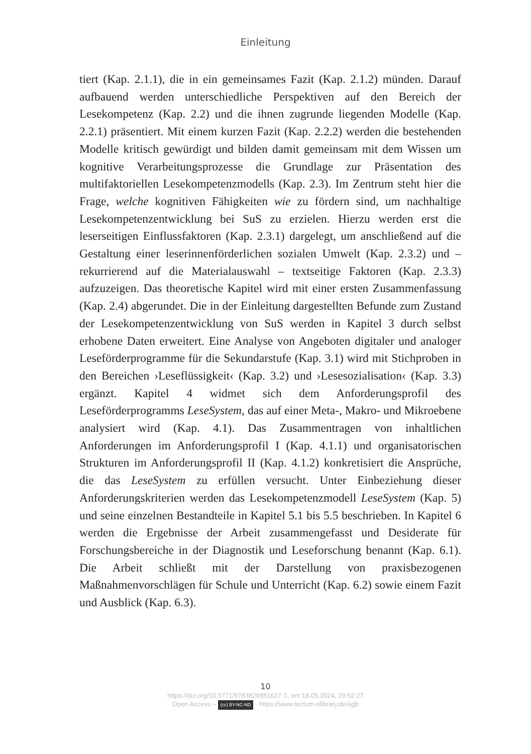Einleitung
tiert (Kap. 2.1.1), die in ein gemeinsames Fazit (Kap. 2.1.2) münden. Darauf aufbauend werden unterschiedliche Perspektiven auf den Bereich der Lesekompetenz (Kap. 2.2) und die ihnen zugrunde liegenden Modelle (Kap. 2.2.1) präsentiert. Mit einem kurzen Fazit (Kap. 2.2.2) werden die bestehenden Modelle kritisch gewürdigt und bilden damit gemeinsam mit dem Wissen um kognitive Verarbeitungsprozesse die Grundlage zur Präsentation des multifaktoriellen Lesekompetenzmodells (Kap. 2.3). Im Zentrum steht hier die Frage, welche kognitiven Fähigkeiten wie zu fördern sind, um nachhaltige Lesekompetenzentwicklung bei SuS zu erzielen. Hierzu werden erst die leserseitigen Einflussfaktoren (Kap. 2.3.1) dargelegt, um anschließend auf die Gestaltung einer leserinnenförderlichen sozialen Umwelt (Kap. 2.3.2) und – rekurrierend auf die Materialauswahl – textseitige Faktoren (Kap. 2.3.3) aufzuzeigen. Das theoretische Kapitel wird mit einer ersten Zusammenfassung (Kap. 2.4) abgerundet. Die in der Einleitung dargestellten Befunde zum Zustand der Lesekompetenzentwicklung von SuS werden in Kapitel 3 durch selbst erhobene Daten erweitert. Eine Analyse von Angeboten digitaler und analoger Leseförderprogramme für die Sekundarstufe (Kap. 3.1) wird mit Stichproben in den Bereichen ›Leseflüssigkeit‹ (Kap. 3.2) und ›Lesesozialisation‹ (Kap. 3.3) ergänzt. Kapitel 4 widmet sich dem Anforderungsprofil des Leseförderprogramms LeseSystem, das auf einer Meta-, Makro- und Mikroebene analysiert wird (Kap. 4.1). Das Zusammentragen von inhaltlichen Anforderungen im Anforderungsprofil I (Kap. 4.1.1) und organisatorischen Strukturen im Anforderungsprofil II (Kap. 4.1.2) konkretisiert die Ansprüche, die das LeseSystem zu erfüllen versucht. Unter Einbeziehung dieser Anforderungskriterien werden das Lesekompetenzmodell LeseSystem (Kap. 5) und seine einzelnen Bestandteile in Kapitel 5.1 bis 5.5 beschrieben. In Kapitel 6 werden die Ergebnisse der Arbeit zusammengefasst und Desiderate für Forschungsbereiche in der Diagnostik und Leseforschung benannt (Kap. 6.1). Die Arbeit schließt mit der Darstellung von praxisbezogenen Maßnahmenvorschlägen für Schule und Unterricht (Kap. 6.2) sowie einem Fazit und Ausblick (Kap. 6.3).
10
https://doi.org/10.5771/9783828851627-1, am 18.05.2024, 19:52:27
Open Access – (cc) BY-NC-ND - https://www.tectum-elibrary.de/agb